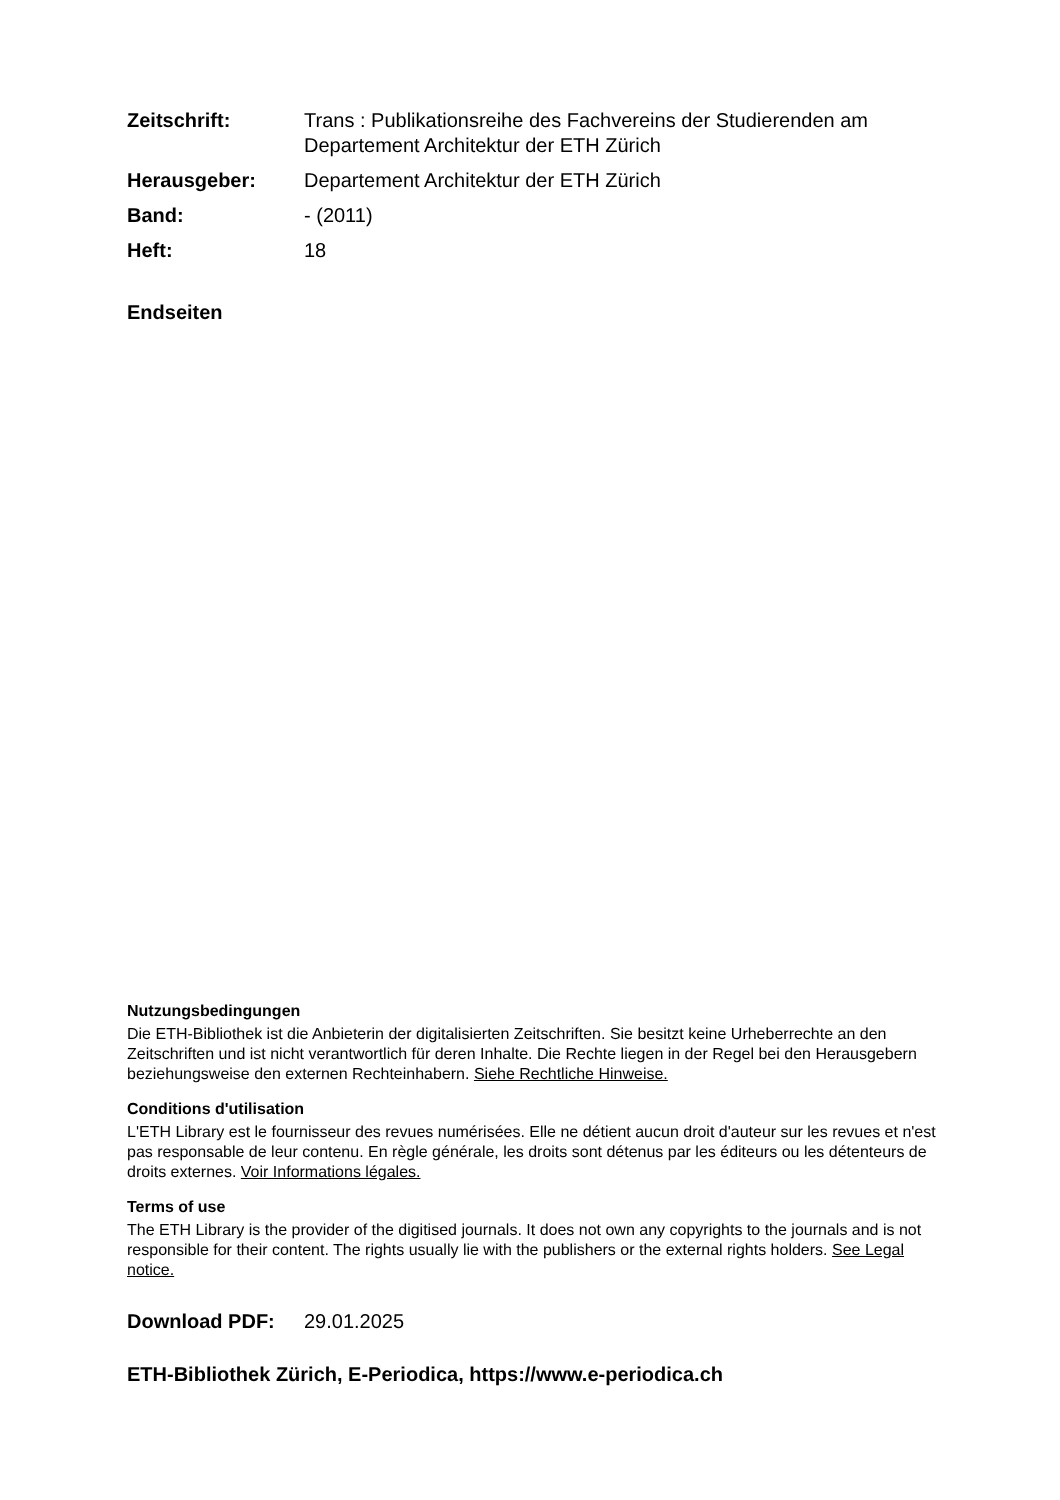Zeitschrift: Trans : Publikationsreihe des Fachvereins der Studierenden am Departement Architektur der ETH Zürich
Herausgeber: Departement Architektur der ETH Zürich
Band: - (2011)
Heft: 18
Endseiten
Nutzungsbedingungen
Die ETH-Bibliothek ist die Anbieterin der digitalisierten Zeitschriften. Sie besitzt keine Urheberrechte an den Zeitschriften und ist nicht verantwortlich für deren Inhalte. Die Rechte liegen in der Regel bei den Herausgebern beziehungsweise den externen Rechteinhabern. Siehe Rechtliche Hinweise.
Conditions d'utilisation
L'ETH Library est le fournisseur des revues numérisées. Elle ne détient aucun droit d'auteur sur les revues et n'est pas responsable de leur contenu. En règle générale, les droits sont détenus par les éditeurs ou les détenteurs de droits externes. Voir Informations légales.
Terms of use
The ETH Library is the provider of the digitised journals. It does not own any copyrights to the journals and is not responsible for their content. The rights usually lie with the publishers or the external rights holders. See Legal notice.
Download PDF: 29.01.2025
ETH-Bibliothek Zürich, E-Periodica, https://www.e-periodica.ch